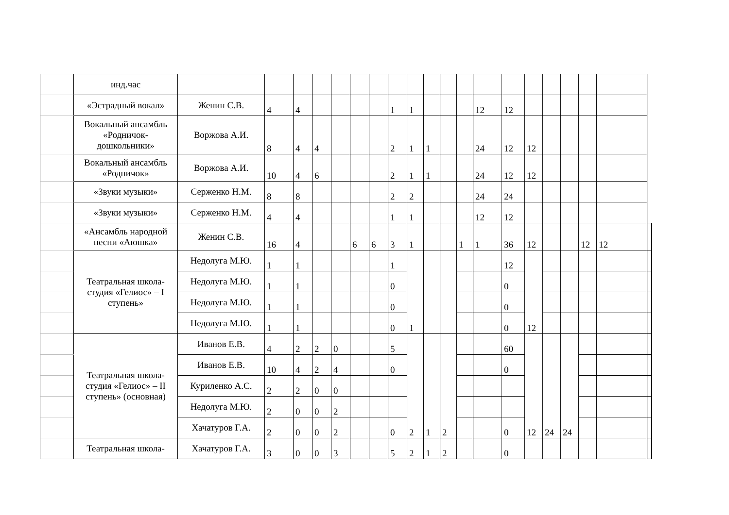| | инд.час | | | | | | | | | | | | | | | | | | | | |
| | «Эстрадный вокал» | Женин С.В. | 4 | 4 | | | | | 1 | 1 | | | | 12 | 12 | | | | | | |
| | Вокальный ансамбль «Родничок-дошкольники» | Воржова А.И. | 8 | 4 | 4 | | | | 2 | 1 | 1 | | | 24 | 12 | 12 | | | | | |
| | Вокальный ансамбль «Родничок» | Воржова А.И. | 10 | 4 | 6 | | | | 2 | 1 | 1 | | | 24 | 12 | 12 | | | | | |
| | «Звуки музыки» | Серженко Н.М. | 8 | 8 | | | | | 2 | 2 | | | | 24 | 24 | | | | | | |
| | «Звуки музыки» | Серженко Н.М. | 4 | 4 | | | | | 1 | 1 | | | | 12 | 12 | | | | | | |
| | «Ансамбль народной песни «Аюшка» | Женин С.В. | 16 | 4 | | | 6 | 6 | 3 | 1 | | | 1 | 1 | 36 | 12 | | | 12 | 12 | |
| | Театральная школа-студия «Гелиос» – I ступень» | Недолуга М.Ю. | 1 | 1 | | | | | 1 | 1 | | | | | 12 | 12 | | | | | |
| | | Недолуга М.Ю. | 1 | 1 | | | | | 0 | | | | | | 0 | | | | | | |
| | | Недолуга М.Ю. | 1 | 1 | | | | | 0 | | | | | | 0 | | | | | | |
| | | Недолуга М.Ю. | 1 | 1 | | | | | 0 | | | | | | 0 | | | | | | |
| | Театральная школа-студия «Гелиос» – II ступень» (основная) | Иванов Е.В. | 4 | 2 | 2 | 0 | | | 5 | 2 | 1 | 2 | | | 60 | 12 | 24 | 24 | | | |
| | | Иванов Е.В. | 10 | 4 | 2 | 4 | | | 0 | | | | | | 0 | | | | | | |
| | | Куриленко А.С. | 2 | 2 | 0 | 0 | | | | | | | | | | | | | | | |
| | | Недолуга М.Ю. | 2 | 0 | 0 | 2 | | | | | | | | | | | | | | | |
| | | Хачатуров Г.А. | 2 | 0 | 0 | 2 | | | 0 | | | | | | 0 | | | | | | |
| | Театральная школа- | Хачатуров Г.А. | 3 | 0 | 0 | 3 | | | 5 | 2 | 1 | 2 | | | 0 | | | | | | |